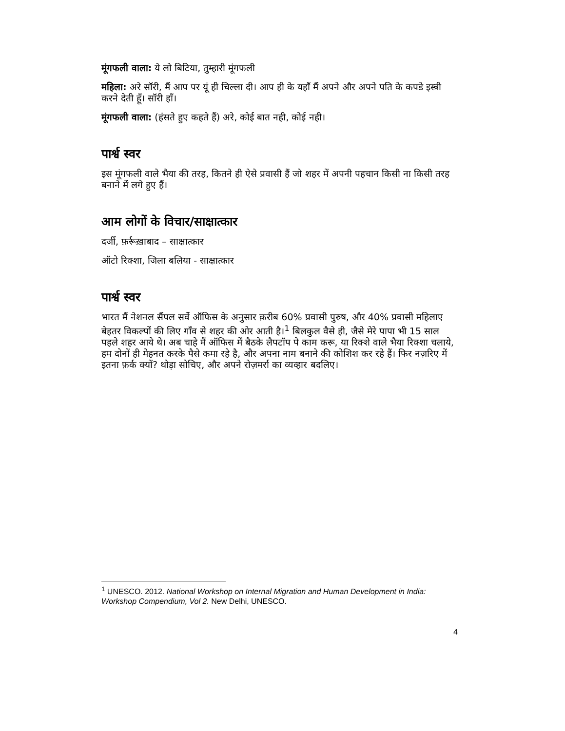मूंगफली वाला: ये लो बिटिया, तुम्हारी मूंगफली
महिला: अरे सॉरी, मैं आप पर यूं ही चिल्ला दी। आप ही के यहाँ मैं अपने और अपने पति के कपडे इस्त्री करने देती हूँ। सॉरी हाँ।
मूंगफली वाला: (हंसते हुए कहते हैं) अरे, कोई बात नही, कोई नही।
पार्श्व स्वर
इस मूंगफली वाले भैया की तरह, कितने ही ऐसे प्रवासी हैं जो शहर में अपनी पहचान किसी ना किसी तरह बनाने में लगे हुए हैं।
आम लोगों के विचार/साक्षात्कार
दर्जी, फ़र्रूख़ाबाद – साक्षात्कार
ऑटो रिक्शा, जिला बलिया - साक्षात्कार
पार्श्व स्वर
भारत मैं नेशनल सैंपल सर्वे ऑफिस के अनुसार क़रीब 60% प्रवासी पुरुष, और 40% प्रवासी महिलाए बेहतर विकल्पों की लिए गाँव से शहर की ओर आती है।<sup>1</sup> बिलकुल वैसे ही, जैसे मेरे पापा भी 15 साल पहले शहर आये थे। अब चाहे मैं ऑफिस में बैठके लैपटॉप पे काम करू, या रिक्शे वाले भैया रिक्शा चलाये, हम दोनों ही मेहनत करके पैसे कमा रहे है, और अपना नाम बनाने की कोशिश कर रहे हैं। फिर नज़रिए में इतना फ़र्क क्यों? थोड़ा सोचिए, और अपने रोज़मर्रा का व्यव्हार बदलिए।
<sup>1</sup> UNESCO. 2012. National Workshop on Internal Migration and Human Development in India: Workshop Compendium, Vol 2. New Delhi, UNESCO.
4